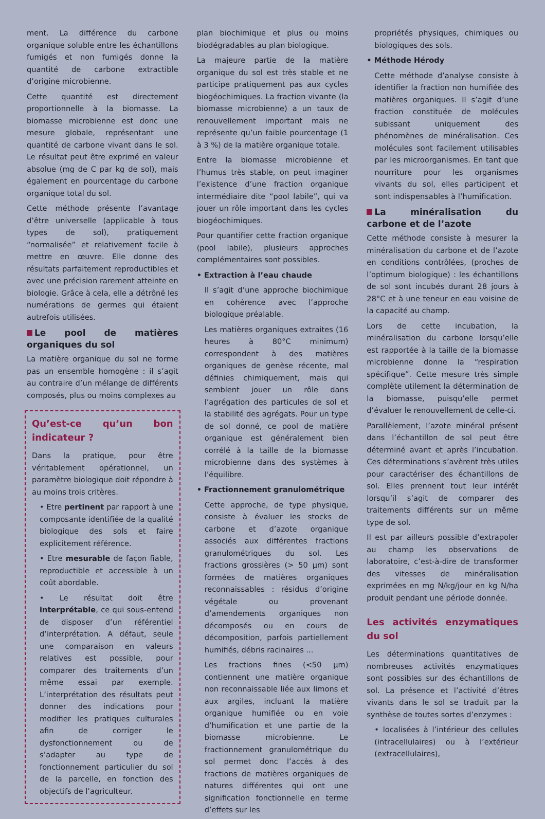ment. La différence du carbone organique soluble entre les échantillons fumigés et non fumigés donne la quantité de carbone extractible d’origine microbienne.
Cette quantité est directement proportionnelle à la biomasse. La biomasse microbienne est donc une mesure globale, représentant une quantité de carbone vivant dans le sol. Le résultat peut être exprimé en valeur absolue (mg de C par kg de sol), mais également en pourcentage du carbone organique total du sol.
Cette méthode présente l’avantage d’être universelle (applicable à tous types de sol), pratiquement “normalisée” et relativement facile à mettre en œuvre. Elle donne des résultats parfaitement reproductibles et avec une précision rarement atteinte en biologie. Grâce à cela, elle a détrôné les numérations de germes qui étaient autrefois utilisées.
Le pool de matières organiques du sol
La matière organique du sol ne forme pas un ensemble homogène : il s’agit au contraire d’un mélange de différents composés, plus ou moins complexes au
Qu’est-ce qu’un bon indicateur ?
Dans la pratique, pour être véritablement opérationnel, un paramètre biologique doit répondre à au moins trois critères.
• Etre pertinent par rapport à une composante identifiée de la qualité biologique des sols et faire explicitement référence.
• Etre mesurable de façon fiable, reproductible et accessible à un coût abordable.
• Le résultat doit être interprétable, ce qui sous-entend de disposer d’un référentiel d’interprétation. A défaut, seule une comparaison en valeurs relatives est possible, pour comparer des traitements d’un même essai par exemple. L’interprétation des résultats peut donner des indications pour modifier les pratiques culturales afin de corriger le dysfonctionnement ou de s’adapter au type de fonctionnement particulier du sol de la parcelle, en fonction des objectifs de l’agriculteur.
plan biochimique et plus ou moins biodégradables au plan biologique.
La majeure partie de la matière organique du sol est très stable et ne participe pratiquement pas aux cycles biogéochimiques. La fraction vivante (la biomasse microbienne) a un taux de renouvellement important mais ne représente qu’un faible pourcentage (1 à 3 %) de la matière organique totale.
Entre la biomasse microbienne et l’humus très stable, on peut imaginer l’existence d’une fraction organique intermédiaire dite “pool labile”, qui va jouer un rôle important dans les cycles biogéochimiques.
Pour quantifier cette fraction organique (pool labile), plusieurs approches complémentaires sont possibles.
• Extraction à l’eau chaude
Il s’agit d’une approche biochimique en cohérence avec l’approche biologique préalable.
Les matières organiques extraites (16 heures à 80°C minimum) correspondent à des matières organiques de genèse récente, mal définies chimiquement, mais qui semblent jouer un rôle dans l’agrégation des particules de sol et la stabilité des agrégats. Pour un type de sol donné, ce pool de matière organique est généralement bien corrélé à la taille de la biomasse microbienne dans des systèmes à l’équilibre.
• Fractionnement granulométrique
Cette approche, de type physique, consiste à évaluer les stocks de carbone et d’azote organique associés aux différentes fractions granulométriques du sol. Les fractions grossières (> 50 µm) sont formées de matières organiques reconnaissables : résidus d’origine végétale ou provenant d’amendements organiques non décomposés ou en cours de décomposition, parfois partiellement humifiés, débris racinaires ...
Les fractions fines (<50 µm) contiennent une matière organique non reconnaissable liée aux limons et aux argiles, incluant la matière organique humifiée ou en voie d’humification et une partie de la biomasse microbienne. Le fractionnement granulométrique du sol permet donc l’accès à des fractions de matières organiques de natures différentes qui ont une signification fonctionnelle en terme d’effets sur les
propriétés physiques, chimiques ou biologiques des sols.
• Méthode Hérody
Cette méthode d’analyse consiste à identifier la fraction non humifiée des matières organiques. Il s’agit d’une fraction constituée de molécules subissant uniquement des phénomènes de minéralisation. Ces molécules sont facilement utilisables par les microorganismes. En tant que nourriture pour les organismes vivants du sol, elles participent et sont indispensables à l’humification.
La minéralisation du carbone et de l’azote
Cette méthode consiste à mesurer la minéralisation du carbone et de l’azote en conditions contrôlées, (proches de l’optimum biologique) : les échantillons de sol sont incubés durant 28 jours à 28°C et à une teneur en eau voisine de la capacité au champ.
Lors de cette incubation, la minéralisation du carbone lorsqu’elle est rapportée à la taille de la biomasse microbienne donne la “respiration spécifique”. Cette mesure très simple complète utilement la détermination de la biomasse, puisqu’elle permet d’évaluer le renouvellement de celle-ci.
Parallèlement, l’azote minéral présent dans l’échantillon de sol peut être déterminé avant et après l’incubation. Ces déterminations s’avèrent très utiles pour caractériser des échantillons de sol. Elles prennent tout leur intérêt lorsqu’il s’agit de comparer des traitements différents sur un même type de sol.
Il est par ailleurs possible d’extrapoler au champ les observations de laboratoire, c’est-à-dire de transformer des vitesses de minéralisation exprimées en mg N/kg/jour en kg N/ha produit pendant une période donnée.
Les activités enzymatiques du sol
Les déterminations quantitatives de nombreuses activités enzymatiques sont possibles sur des échantillons de sol. La présence et l’activité d’êtres vivants dans le sol se traduit par la synthèse de toutes sortes d’enzymes :
• localisées à l’intérieur des cellules (intracellulaires) ou à l’extérieur (extracellulaires),